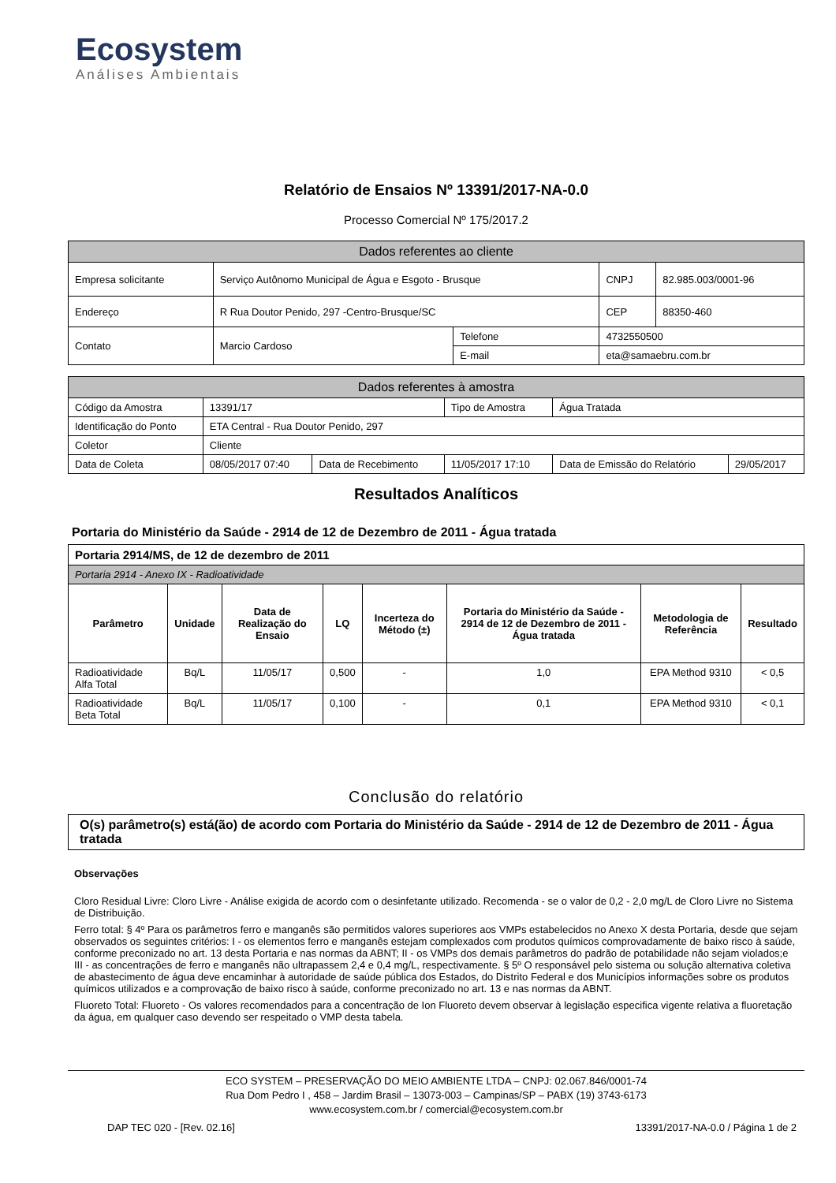Ecosystem
Análises Ambientais
Relatório de Ensaios Nº 13391/2017-NA-0.0
Processo Comercial Nº 175/2017.2
| Dados referentes ao cliente | | | | |
| Empresa solicitante | Serviço Autônomo Municipal de Água e Esgoto - Brusque | | CNPJ | 82.985.003/0001-96 |
| Endereço | R Rua Doutor Penido, 297 -Centro-Brusque/SC | | CEP | 88350-460 |
| Contato | Marcio Cardoso | Telefone | 4732550500 | |
| | | E-mail | eta@samaebru.com.br | |
| Dados referentes à amostra | | | | | |
| Código da Amostra | 13391/17 | | Tipo de Amostra | Água Tratada | |
| Identificação do Ponto | ETA Central - Rua Doutor Penido, 297 | | | | |
| Coletor | Cliente | | | | |
| Data de Coleta | 08/05/2017 07:40 | Data de Recebimento | 11/05/2017 17:10 | Data de Emissão do Relatório | 29/05/2017 |
Resultados Analíticos
Portaria do Ministério da Saúde - 2914 de 12 de Dezembro de 2011 - Água tratada
| Portaria 2914/MS, de 12 de dezembro de 2011 | | | | | | | |
| Portaria 2914 - Anexo IX - Radioatividade | | | | | | | |
| Parâmetro | Unidade | Data de Realização do Ensaio | LQ | Incerteza do Método (±) | Portaria do Ministério da Saúde - 2914 de 12 de Dezembro de 2011 - Água tratada | Metodologia de Referência | Resultado |
| Radioatividade Alfa Total | Bq/L | 11/05/17 | 0,500 | - | 1,0 | EPA Method 9310 | < 0,5 |
| Radioatividade Beta Total | Bq/L | 11/05/17 | 0,100 | - | 0,1 | EPA Method 9310 | < 0,1 |
Conclusão do relatório
O(s) parâmetro(s) está(ão) de acordo com Portaria do Ministério da Saúde - 2914 de 12 de Dezembro de 2011 - Água tratada
Observações
Cloro Residual Livre: Cloro Livre - Análise exigida de acordo com o desinfetante utilizado. Recomenda - se o valor de 0,2 - 2,0 mg/L de Cloro Livre no Sistema de Distribuição.
Ferro total: § 4º Para os parâmetros ferro e manganês são permitidos valores superiores aos VMPs estabelecidos no Anexo X desta Portaria, desde que sejam observados os seguintes critérios: I - os elementos ferro e manganês estejam complexados com produtos químicos comprovadamente de baixo risco à saúde, conforme preconizado no art. 13 desta Portaria e nas normas da ABNT; II - os VMPs dos demais parâmetros do padrão de potabilidade não sejam violados;e III - as concentrações de ferro e manganês não ultrapassem 2,4 e 0,4 mg/L, respectivamente. § 5º O responsável pelo sistema ou solução alternativa coletiva de abastecimento de água deve encaminhar à autoridade de saúde pública dos Estados, do Distrito Federal e dos Municípios informações sobre os produtos químicos utilizados e a comprovação de baixo risco à saúde, conforme preconizado no art. 13 e nas normas da ABNT.
Fluoreto Total: Fluoreto - Os valores recomendados para a concentração de Ion Fluoreto devem observar à legislação especifica vigente relativa a fluoretação da água, em qualquer caso devendo ser respeitado o VMP desta tabela.
ECO SYSTEM – PRESERVAÇÃO DO MEIO AMBIENTE LTDA – CNPJ: 02.067.846/0001-74
Rua Dom Pedro I , 458 – Jardim Brasil – 13073-003 – Campinas/SP – PABX (19) 3743-6173
www.ecosystem.com.br / comercial@ecosystem.com.br
DAP TEC 020 - [Rev. 02.16] 13391/2017-NA-0.0 / Página 1 de 2